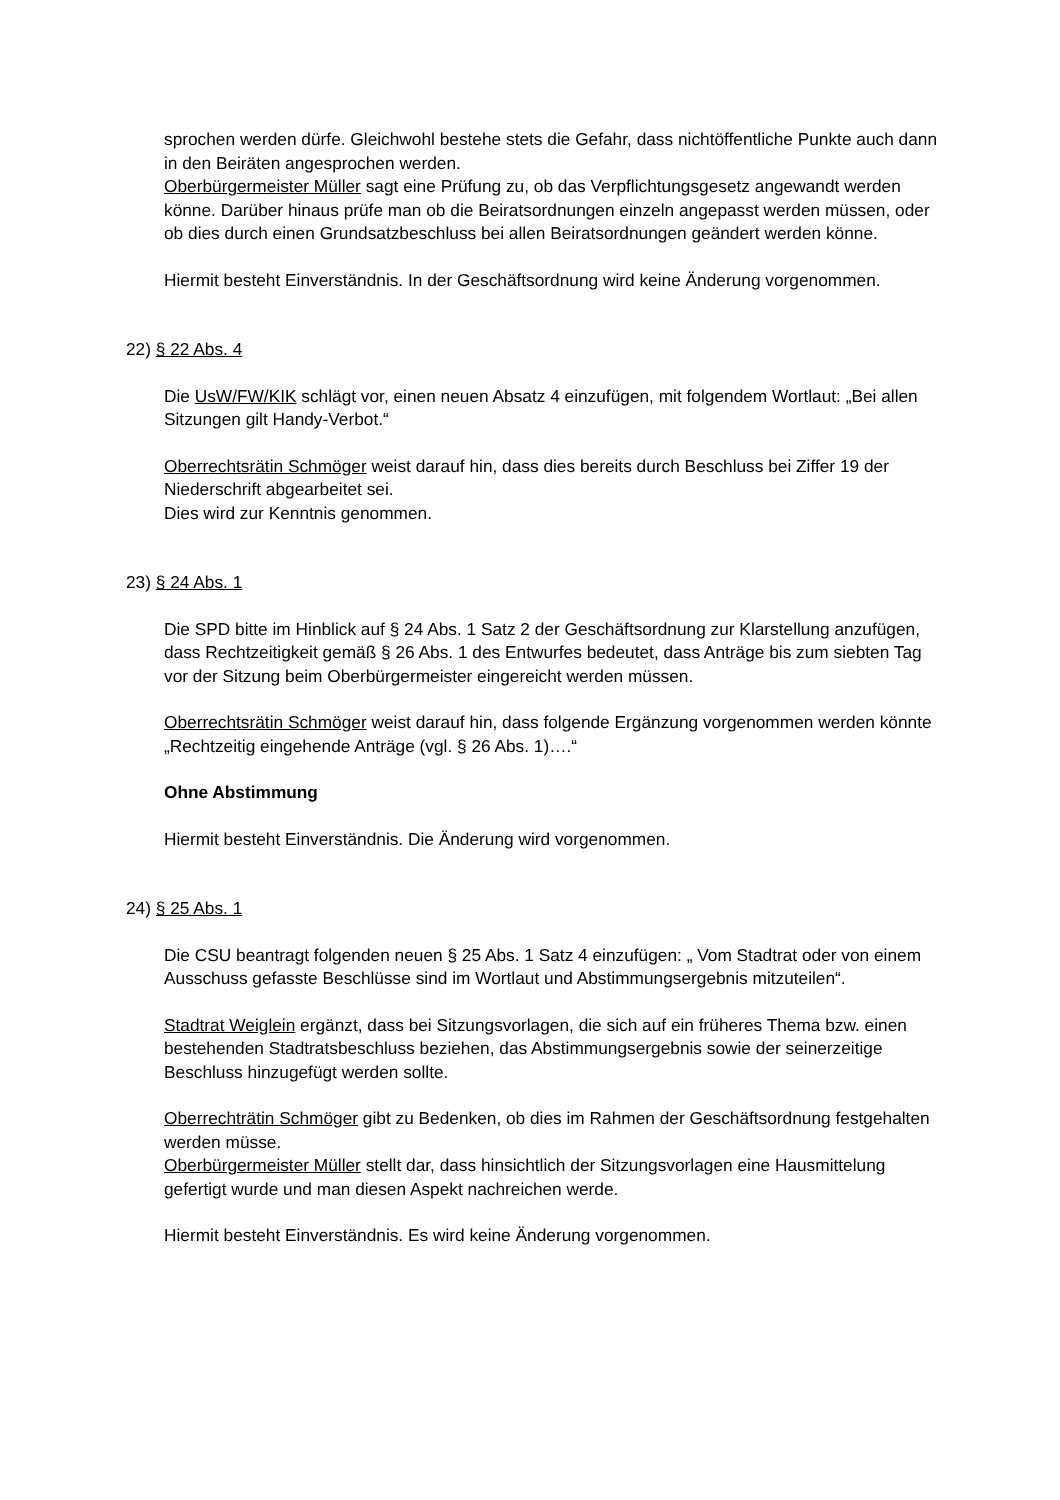sprochen werden dürfe. Gleichwohl bestehe stets die Gefahr, dass nichtöffentliche Punkte auch dann in den Beiräten angesprochen werden.
Oberbürgermeister Müller sagt eine Prüfung zu, ob das Verpflichtungsgesetz angewandt werden könne. Darüber hinaus prüfe man ob die Beiratsordnungen einzeln angepasst werden müssen, oder ob dies durch einen Grundsatzbeschluss bei allen Beiratsordnun­gen geändert werden könne.
Hiermit besteht Einverständnis. In der Geschäftsordnung wird keine Änderung vorge­nommen.
22) § 22 Abs. 4
Die UsW/FW/KIK schlägt vor, einen neuen Absatz 4 einzufügen, mit folgendem Wort­laut: „Bei allen Sitzungen gilt Handy-Verbot.“
Oberrechtsrätin Schmöger weist darauf hin, dass dies bereits durch Beschluss bei Ziffer 19 der Niederschrift abgearbeitet sei.
Dies wird zur Kenntnis genommen.
23) § 24 Abs. 1
Die SPD bitte im Hinblick auf § 24 Abs. 1 Satz 2 der Geschäftsordnung zur Klarstellung anzufügen, dass Rechtzeitigkeit gemäß § 26 Abs. 1 des Entwurfes bedeutet, dass An­träge bis zum siebten Tag vor der Sitzung beim Oberbürgermeister eingereicht werden müssen.
Oberrechtsrätin Schmöger weist darauf hin, dass folgende Ergänzung vorgenommen werden könnte „Rechtzeitig eingehende Anträge (vgl. § 26 Abs. 1)….“
Ohne Abstimmung
Hiermit besteht Einverständnis. Die Änderung wird vorgenommen.
24) § 25 Abs. 1
Die CSU beantragt folgenden neuen § 25 Abs. 1 Satz 4 einzufügen: „ Vom Stadtrat oder von einem Ausschuss gefasste Beschlüsse sind im Wortlaut und Abstimmungsergebnis mitzuteilen“.
Stadtrat Weiglein ergänzt, dass bei Sitzungsvorlagen, die sich auf ein früheres Thema bzw. einen bestehenden Stadtratsbeschluss beziehen, das Abstimmungsergebnis sowie der seinerzeitige Beschluss hinzugefügt werden sollte.
Oberrechträtin Schmöger gibt zu Bedenken, ob dies im Rahmen der Geschäftsordnung festgehalten werden müsse.
Oberbürgermeister Müller stellt dar, dass hinsichtlich der Sitzungsvorlagen eine Haus­mittelung gefertigt wurde und man diesen Aspekt nachreichen werde.
Hiermit besteht Einverständnis. Es wird keine Änderung vorgenommen.